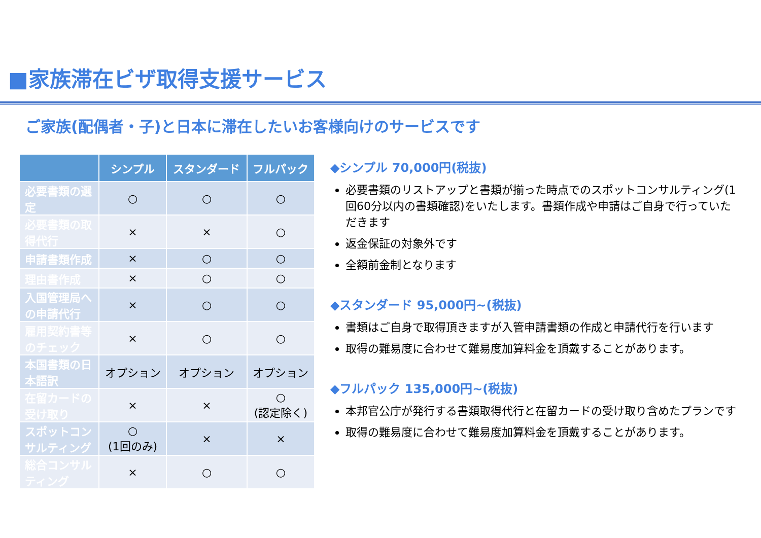■家族滞在ビザ取得支援サービス
ご家族(配偶者・子)と日本に滞在したいお客様向けのサービスです
| | シンプル | スタンダード | フルパック |
| --- | --- | --- | --- |
| 必要書類の選定 | ○ | ○ | ○ |
| 必要書類の取得代行 | × | × | ○ |
| 申請書類作成 | × | ○ | ○ |
| 理由書作成 | × | ○ | ○ |
| 入国管理局への申請代行 | × | ○ | ○ |
| 雇用契約書等のチェック | × | ○ | ○ |
| 本国書類の日本語訳 | オプション | オプション | オプション |
| 在留カードの受け取り | × | × | ○ (認定除く) |
| スポットコンサルティング | ○ (1回のみ) | × | × |
| 総合コンサルティング | × | ○ | ○ |
◆シンプル 70,000円(税抜)
必要書類のリストアップと書類が揃った時点でのスポットコンサルティング(1回60分以内の書類確認)をいたします。書類作成や申請はご自身で行っていただきます
返金保証の対象外です
全額前金制となります
◆スタンダード 95,000円~(税抜)
書類はご自身で取得頂きますが入管申請書類の作成と申請代行を行います
取得の難易度に合わせて難易度加算料金を頂戴することがあります。
◆フルパック 135,000円~(税抜)
本邦官公庁が発行する書類取得代行と在留カードの受け取り含めたプランです
取得の難易度に合わせて難易度加算料金を頂戴することがあります。